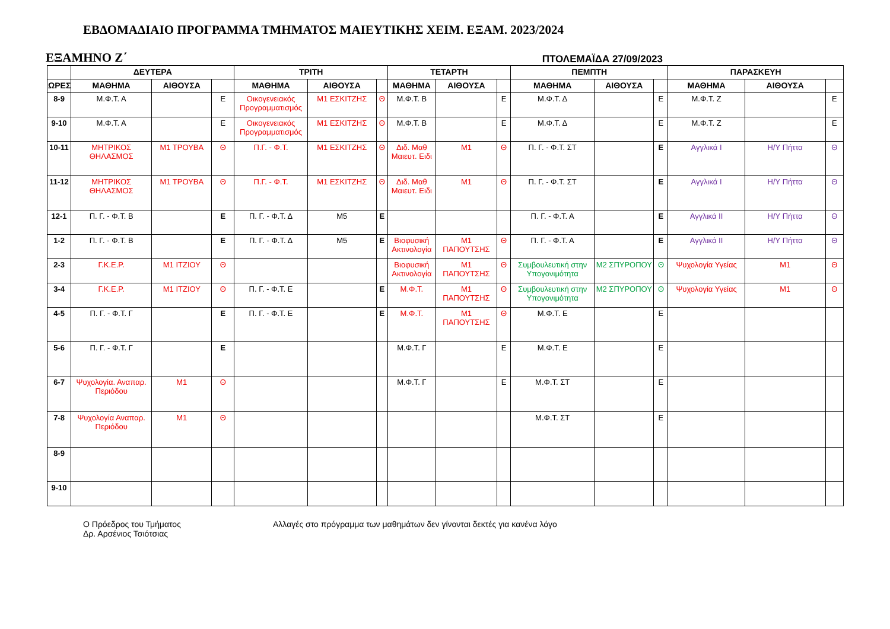ΕΒΔΟΜΑΔΙΑΙΟ ΠΡΟΓΡΑΜΜΑ ΤΜΗΜΑΤΟΣ ΜΑΙΕΥΤΙΚΗΣ ΧΕΙΜ. ΕΞΑΜ. 2023/2024
ΕΞΑΜΗΝΟ Ζ΄ ΠΤΟΛΕΜΑΪΔΑ 27/09/2023
| | ΔΕΥΤΕΡΑ | | | ΤΡΙΤΗ | | | ΤΕΤΑΡΤΗ | | | ΠΕΜΠΤΗ | | | ΠΑΡΑΣΚΕΥΗ | | |
| --- | --- | --- | --- | --- | --- | --- | --- | --- | --- | --- | --- | --- | --- | --- | --- |
| ΩΡΕΣ | ΜΑΘΗΜΑ | ΑΙΘΟΥΣΑ | | ΜΑΘΗΜΑ | ΑΙΘΟΥΣΑ | | ΜΑΘΗΜΑ | ΑΙΘΟΥΣΑ | | ΜΑΘΗΜΑ | ΑΙΘΟΥΣΑ | | ΜΑΘΗΜΑ | ΑΙΘΟΥΣΑ | |
| 8-9 | Μ.Φ.Τ. Α | | Ε | Οικογενειακός Προγραμματισμός | Μ1 ΕΣΚΙΤΖΗΣ | Θ | Μ.Φ.Τ. Β | | Ε | Μ.Φ.Τ. Δ | | Ε | Μ.Φ.Τ. Ζ | | Ε |
| 9-10 | Μ.Φ.Τ. Α | | Ε | Οικογενειακός Προγραμματισμός | Μ1 ΕΣΚΙΤΖΗΣ | Θ | Μ.Φ.Τ. Β | | Ε | Μ.Φ.Τ. Δ | | Ε | Μ.Φ.Τ. Ζ | | Ε |
| 10-11 | ΜΗΤΡΙΚΟΣ ΘΗΛΑΣΜΟΣ | Μ1 ΤΡΟΥΒΑ | Θ | Π.Γ. - Φ.Τ. | Μ1 ΕΣΚΙΤΖΗΣ | Θ | Διδ. Μαθ Μαιευτ. Ειδι | Μ1 | Θ | Π. Γ. - Φ.Τ. ΣΤ | | Ε | Αγγλικά Ι | Η/Υ Πήττα | Θ |
| 11-12 | ΜΗΤΡΙΚΟΣ ΘΗΛΑΣΜΟΣ | Μ1 ΤΡΟΥΒΑ | Θ | Π.Γ. - Φ.Τ. | Μ1 ΕΣΚΙΤΖΗΣ | Θ | Διδ. Μαθ Μαιευτ. Ειδι | Μ1 | Θ | Π. Γ. - Φ.Τ. ΣΤ | | Ε | Αγγλικά Ι | Η/Υ Πήττα | Θ |
| 12-1 | Π. Γ. - Φ.Τ. Β | | Ε | Π. Γ. - Φ.Τ. Δ | Μ5 | Ε | | | | Π. Γ. - Φ.Τ. Α | | Ε | Αγγλικά ΙΙ | Η/Υ Πήττα | Θ |
| 1-2 | Π. Γ. - Φ.Τ. Β | | Ε | Π. Γ. - Φ.Τ. Δ | Μ5 | Ε | Βιοφυσική Ακτινολογία | Μ1 ΠΑΠΟΥΤΣΗΣ | Θ | Π. Γ. - Φ.Τ. Α | | Ε | Αγγλικά ΙΙ | Η/Υ Πήττα | Θ |
| 2-3 | Γ.Κ.Ε.Ρ. | Μ1 ΙΤΖΙΟΥ | Θ | | | | Βιοφυσική Ακτινολογία | Μ1 ΠΑΠΟΥΤΣΗΣ | Θ | Συμβουλευτική στην Υπογονιμότητα | Μ2 ΣΠΥΡΟΠΟΥ | Θ | Ψυχολογία Υγείας | Μ1 | Θ |
| 3-4 | Γ.Κ.Ε.Ρ. | Μ1 ΙΤΖΙΟΥ | Θ | Π. Γ. - Φ.Τ. Ε | | Ε | Μ.Φ.Τ. | Μ1 ΠΑΠΟΥΤΣΗΣ | Θ | Συμβουλευτική στην Υπογονιμότητα | Μ2 ΣΠΥΡΟΠΟΥ | Θ | Ψυχολογία Υγείας | Μ1 | Θ |
| 4-5 | Π. Γ. - Φ.Τ. Γ | | Ε | Π. Γ. - Φ.Τ. Ε | | Ε | Μ.Φ.Τ. | Μ1 ΠΑΠΟΥΤΣΗΣ | Θ | Μ.Φ.Τ. Ε | | Ε | | | |
| 5-6 | Π. Γ. - Φ.Τ. Γ | | Ε | | | | Μ.Φ.Τ. Γ | | Ε | Μ.Φ.Τ. Ε | | Ε | | | |
| 6-7 | Ψυχολογία. Αναπαρ. Περιόδου | Μ1 | Θ | | | | Μ.Φ.Τ. Γ | | Ε | Μ.Φ.Τ. ΣΤ | | Ε | | | |
| 7-8 | Ψυχολογία Αναπαρ. Περιόδου | Μ1 | Θ | | | | | | | Μ.Φ.Τ. ΣΤ | | Ε | | | |
| 8-9 | | | | | | | | | | | | | | | |
| 9-10 | | | | | | | | | | | | | | | |
Ο Πρόεδρος του Τμήματος
Δρ. Αρσένιος Τσιότσιας
Αλλαγές στο πρόγραμμα των μαθημάτων δεν γίνονται δεκτές για κανένα λόγο